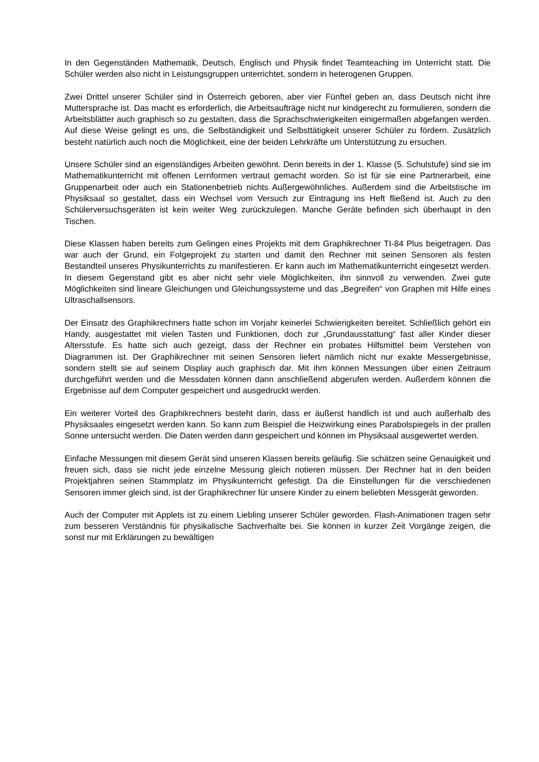In den Gegenständen Mathematik, Deutsch, Englisch und Physik findet Teamteaching im Unterricht statt. Die Schüler werden also nicht in Leistungsgruppen unterrichtet, sondern in heterogenen Gruppen.
Zwei Drittel unserer Schüler sind in Österreich geboren, aber vier Fünftel geben an, dass Deutsch nicht ihre Muttersprache ist. Das macht es erforderlich, die Arbeitsaufträge nicht nur kindgerecht zu formulieren, sondern die Arbeitsblätter auch graphisch so zu gestalten, dass die Sprachschwierigkeiten einigermaßen abgefangen werden. Auf diese Weise gelingt es uns, die Selbständigkeit und Selbsttätigkeit unserer Schüler zu fördern. Zusätzlich besteht natürlich auch noch die Möglichkeit, eine der beiden Lehrkräfte um Unterstützung zu ersuchen.
Unsere Schüler sind an eigenständiges Arbeiten gewöhnt. Denn bereits in der 1. Klasse (5. Schulstufe) sind sie im Mathematikunterricht mit offenen Lernformen vertraut gemacht worden. So ist für sie eine Partnerarbeit, eine Gruppenarbeit oder auch ein Stationenbetrieb nichts Außergewöhnliches. Außerdem sind die Arbeitstische im Physiksaal so gestaltet, dass ein Wechsel vom Versuch zur Eintragung ins Heft fließend ist. Auch zu den Schülerversuchsgeräten ist kein weiter Weg zurückzulegen. Manche Geräte befinden sich überhaupt in den Tischen.
Diese Klassen haben bereits zum Gelingen eines Projekts mit dem Graphikrechner TI-84 Plus beigetragen. Das war auch der Grund, ein Folgeprojekt zu starten und damit den Rechner mit seinen Sensoren als festen Bestandteil unseres Physikunterrichts zu manifestieren. Er kann auch im Mathematikunterricht eingesetzt werden. In diesem Gegenstand gibt es aber nicht sehr viele Möglichkeiten, ihn sinnvoll zu verwenden. Zwei gute Möglichkeiten sind lineare Gleichungen und Gleichungssysteme und das „Begreifen“ von Graphen mit Hilfe eines Ultraschallsensors.
Der Einsatz des Graphikrechners hatte schon im Vorjahr keinerlei Schwierigkeiten bereitet. Schließlich gehört ein Handy, ausgestattet mit vielen Tasten und Funktionen, doch zur „Grundausstattung“ fast aller Kinder dieser Altersstufe. Es hatte sich auch gezeigt, dass der Rechner ein probates Hilfsmittel beim Verstehen von Diagrammen ist. Der Graphikrechner mit seinen Sensoren liefert nämlich nicht nur exakte Messergebnisse, sondern stellt sie auf seinem Display auch graphisch dar. Mit ihm können Messungen über einen Zeitraum durchgeführt werden und die Messdaten können dann anschließend abgerufen werden. Außerdem können die Ergebnisse auf dem Computer gespeichert und ausgedruckt werden.
Ein weiterer Vorteil des Graphikrechners besteht darin, dass er äußerst handlich ist und auch außerhalb des Physiksaales eingesetzt werden kann. So kann zum Beispiel die Heizwirkung eines Parabolspiegels in der prallen Sonne untersucht werden. Die Daten werden dann gespeichert und können im Physiksaal ausgewertet werden.
Einfache Messungen mit diesem Gerät sind unseren Klassen bereits geläufig. Sie schätzen seine Genauigkeit und freuen sich, dass sie nicht jede einzelne Messung gleich notieren müssen. Der Rechner hat in den beiden Projektjahren seinen Stammplatz im Physikunterricht gefestigt. Da die Einstellungen für die verschiedenen Sensoren immer gleich sind, ist der Graphikrechner für unsere Kinder zu einem beliebten Messgerät geworden.
Auch der Computer mit Applets ist zu einem Liebling unserer Schüler geworden. Flash-Animationen tragen sehr zum besseren Verständnis für physikalische Sachverhalte bei. Sie können in kurzer Zeit Vorgänge zeigen, die sonst nur mit Erklärungen zu bewältigen